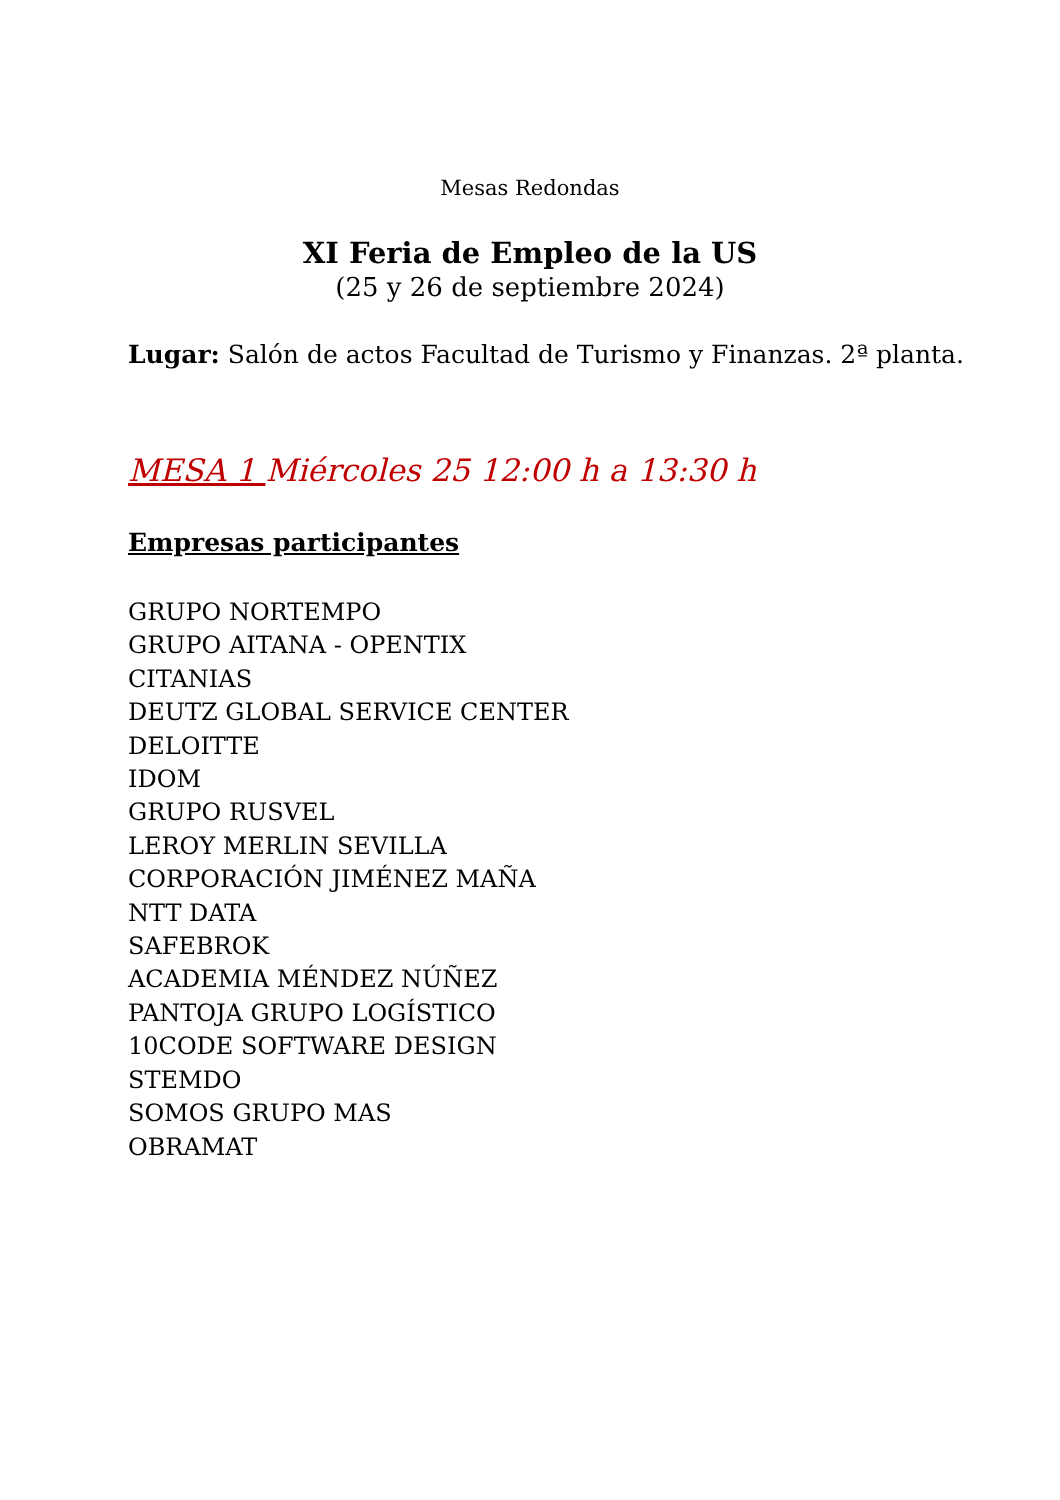Mesas Redondas
XI Feria de Empleo de la US
(25 y 26 de septiembre 2024)
Lugar: Salón de actos Facultad de Turismo y Finanzas. 2ª planta.
MESA 1 Miércoles 25 12:00 h a 13:30 h
Empresas participantes
GRUPO NORTEMPO
GRUPO AITANA - OPENTIX
CITANIAS
DEUTZ GLOBAL SERVICE CENTER
DELOITTE
IDOM
GRUPO RUSVEL
LEROY MERLIN SEVILLA
CORPORACIÓN JIMÉNEZ MAÑA
NTT DATA
SAFEBROK
ACADEMIA MÉNDEZ NÚÑEZ
PANTOJA GRUPO LOGÍSTICO
10CODE SOFTWARE DESIGN
STEMDO
SOMOS GRUPO MAS
OBRAMAT